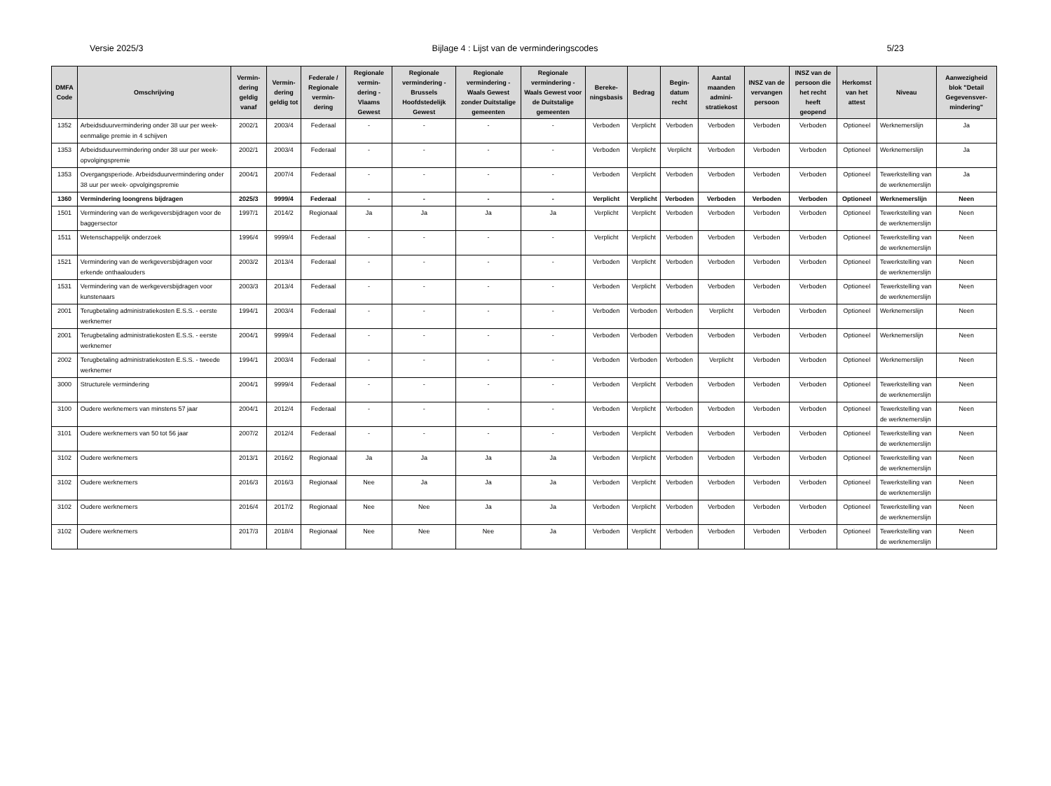Versie 2025/3 Bijlage 4 : Lijst van de verminderingscodes 5/23
| DMFA Code | Omschrijving | Vermin-dering geldig vanaf | Vermin-dering geldig tot | Federale / Regionale vermin-dering | Regionale vermin-dering - Vlaams Gewest | Regionale vermindering - Brussels Hoofdstedelijk Gewest | Regionale vermindering - Waals Gewest zonder Duitstalige gemeenten | Regionale vermindering - Waals Gewest voor de Duitstalige gemeenten | Bereke-ningsbasis | Bedrag | Begin-datum recht | Aantal maanden admini-stratiekost | INSZ van de vervangen persoon | INSZ van de persoon die het recht heeft geopend | Herkomst van het attest | Niveau | Aanwezigheid blok "Detail Gegevensver-mindering" |
| --- | --- | --- | --- | --- | --- | --- | --- | --- | --- | --- | --- | --- | --- | --- | --- | --- | --- |
| 1352 | Arbeidsduurvermindering onder 38 uur per week- eenmalige premie in 4 schijven | 2002/1 | 2003/4 | Federaal | - | - | - | - | Verboden | Verplicht | Verboden | Verboden | Verboden | Verboden | Optioneel | Werknemerslijn | Ja |
| 1353 | Arbeidsduurvermindering onder 38 uur per week- opvolgingspremie | 2002/1 | 2003/4 | Federaal | - | - | - | - | Verboden | Verplicht | Verplicht | Verboden | Verboden | Verboden | Optioneel | Werknemerslijn | Ja |
| 1353 | Overgangsperiode. Arbeidsduurvermindering onder 38 uur per week- opvolgingspremie | 2004/1 | 2007/4 | Federaal | - | - | - | - | Verboden | Verplicht | Verboden | Verboden | Verboden | Verboden | Optioneel | Tewerkstelling van de werknemerslijn | Ja |
| 1360 | Vermindering loongrens bijdragen | 2025/3 | 9999/4 | Federaal | - | - | - | - | Verplicht | Verplicht | Verboden | Verboden | Verboden | Verboden | Optioneel | Werknemerslijn | Neen |
| 1501 | Vermindering van de werkgeversbijdragen voor de baggersector | 1997/1 | 2014/2 | Regionaal | Ja | Ja | Ja | Ja | Verplicht | Verplicht | Verboden | Verboden | Verboden | Verboden | Optioneel | Tewerkstelling van de werknemerslijn | Neen |
| 1511 | Wetenschappelijk onderzoek | 1996/4 | 9999/4 | Federaal | - | - | - | - | Verplicht | Verplicht | Verboden | Verboden | Verboden | Verboden | Optioneel | Tewerkstelling van de werknemerslijn | Neen |
| 1521 | Vermindering van de werkgeversbijdragen voor erkende onthaalouders | 2003/2 | 2013/4 | Federaal | - | - | - | - | Verboden | Verplicht | Verboden | Verboden | Verboden | Verboden | Optioneel | Tewerkstelling van de werknemerslijn | Neen |
| 1531 | Vermindering van de werkgeversbijdragen voor kunstenaars | 2003/3 | 2013/4 | Federaal | - | - | - | - | Verboden | Verplicht | Verboden | Verboden | Verboden | Verboden | Optioneel | Tewerkstelling van de werknemerslijn | Neen |
| 2001 | Terugbetaling administratiekosten E.S.S. - eerste werknemer | 1994/1 | 2003/4 | Federaal | - | - | - | - | Verboden | Verboden | Verboden | Verplicht | Verboden | Verboden | Optioneel | Werknemerslijn | Neen |
| 2001 | Terugbetaling administratiekosten E.S.S. - eerste werknemer | 2004/1 | 9999/4 | Federaal | - | - | - | - | Verboden | Verboden | Verboden | Verboden | Verboden | Verboden | Optioneel | Werknemerslijn | Neen |
| 2002 | Terugbetaling administratiekosten E.S.S. - tweede werknemer | 1994/1 | 2003/4 | Federaal | - | - | - | - | Verboden | Verboden | Verboden | Verplicht | Verboden | Verboden | Optioneel | Werknemerslijn | Neen |
| 3000 | Structurele vermindering | 2004/1 | 9999/4 | Federaal | - | - | - | - | Verboden | Verplicht | Verboden | Verboden | Verboden | Verboden | Optioneel | Tewerkstelling van de werknemerslijn | Neen |
| 3100 | Oudere werknemers van minstens 57 jaar | 2004/1 | 2012/4 | Federaal | - | - | - | - | Verboden | Verplicht | Verboden | Verboden | Verboden | Verboden | Optioneel | Tewerkstelling van de werknemerslijn | Neen |
| 3101 | Oudere werknemers van 50 tot 56 jaar | 2007/2 | 2012/4 | Federaal | - | - | - | - | Verboden | Verplicht | Verboden | Verboden | Verboden | Verboden | Optioneel | Tewerkstelling van de werknemerslijn | Neen |
| 3102 | Oudere werknemers | 2013/1 | 2016/2 | Regionaal | Ja | Ja | Ja | Ja | Verboden | Verplicht | Verboden | Verboden | Verboden | Verboden | Optioneel | Tewerkstelling van de werknemerslijn | Neen |
| 3102 | Oudere werknemers | 2016/3 | 2016/3 | Regionaal | Nee | Ja | Ja | Ja | Verboden | Verplicht | Verboden | Verboden | Verboden | Verboden | Optioneel | Tewerkstelling van de werknemerslijn | Neen |
| 3102 | Oudere werknemers | 2016/4 | 2017/2 | Regionaal | Nee | Nee | Ja | Ja | Verboden | Verplicht | Verboden | Verboden | Verboden | Verboden | Optioneel | Tewerkstelling van de werknemerslijn | Neen |
| 3102 | Oudere werknemers | 2017/3 | 2018/4 | Regionaal | Nee | Nee | Nee | Ja | Verboden | Verplicht | Verboden | Verboden | Verboden | Verboden | Optioneel | Tewerkstelling van de werknemerslijn | Neen |